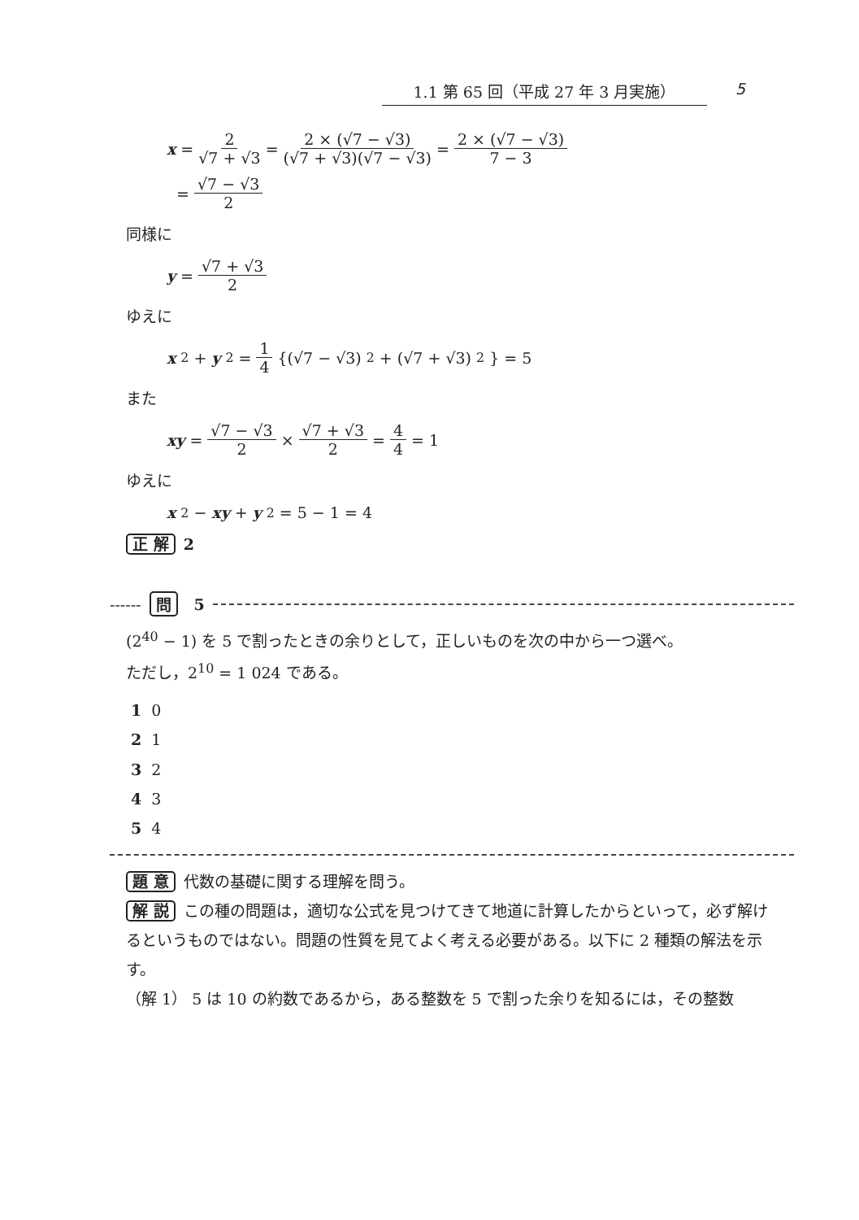1.1 第 65 回（平成 27 年 3 月実施） 5
x = 2 √7 + √3 = 2 × (√7 − √3) (√7 + √3)(√7 − √3) = 2 × (√7 − √3) 7 − 3
= √7 − √3 2
同様に
y = √7 + √3 2
ゆえに
x<sup>2</sup> + y<sup>2</sup> = 1 4 {(√7 − √3)<sup>2</sup> + (√7 + √3)<sup>2</sup>} = 5
また
xy = √7 − √3 2 × √7 + √3 2 = 4 4 = 1
ゆえに
x<sup>2</sup> − xy + y<sup>2</sup> = 5 − 1 = 4
正 解 2
------ 問 5
(2<sup>40</sup> − 1) を 5 で割ったときの余りとして，正しいものを次の中から一つ選べ。
ただし，2<sup>10</sup> = 1 024 である。
1 0
2 1
3 2
4 3
5 4
題 意 代数の基礎に関する理解を問う。
解 説 この種の問題は，適切な公式を見つけてきて地道に計算したからといって，必ず解けるというものではない。問題の性質を見てよく考える必要がある。以下に 2 種類の解法を示す。
（解 1） 5 は 10 の約数であるから，ある整数を 5 で割った余りを知るには，その整数